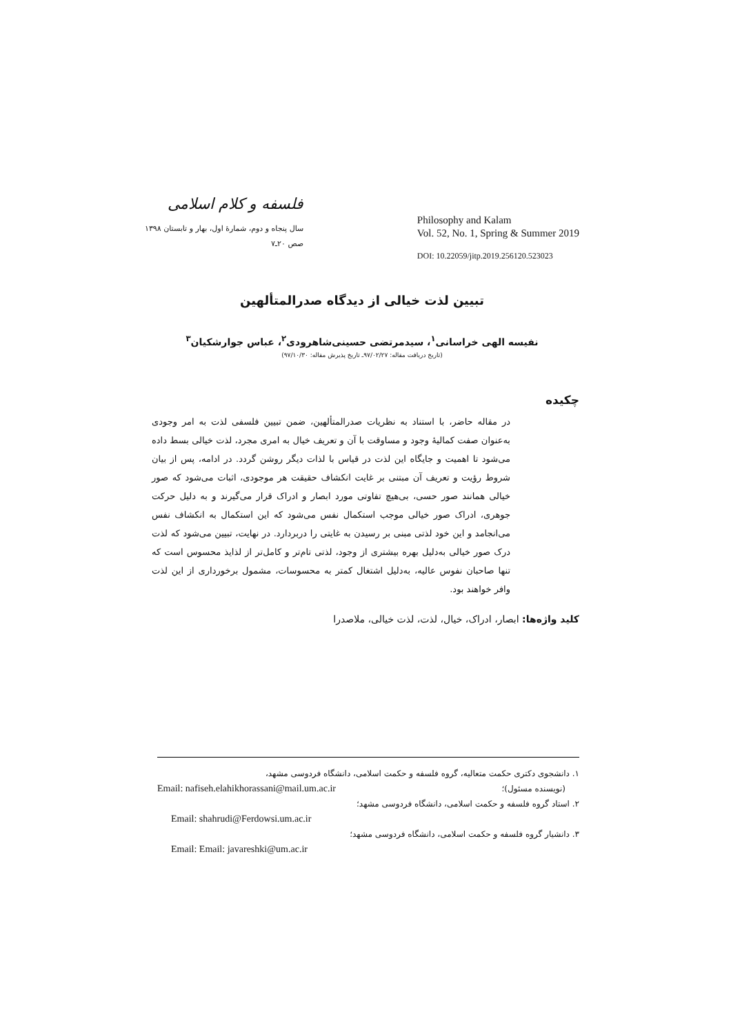فلسفه و کلام اسلامی
سال پنجاه و دوم، شمارهٔ اول، بهار و تابستان ۱۳۹۸
صص ۲۰ـ۷
Philosophy and Kalam
Vol. 52, No. 1, Spring & Summer 2019
DOI: 10.22059/jitp.2019.256120.523023
تبیین لذت خیالی از دیدگاه صدرالمتألهین
نفیسه الهی خراسانی<sup>۱</sup>، سیدمرتضی حسینی‌شاهرودی<sup>۲</sup>، عباس جوارشکیان<sup>۳</sup>
(تاریخ دریافت مقاله: ۹۷/۰۲/۲۷ـ تاریخ پذیرش مقاله: ۹۷/۱۰/۳۰)
چکیده
در مقاله حاضر، با استناد به نظریات صدرالمتألهین، ضمن تبیین فلسفی لذت به امر وجودی به‌عنوان صفت کمالیهٔ وجود و مساوقت با آن و تعریف خیال به امری مجرد، لذت خیالی بسط داده می‌شود تا اهمیت و جایگاه این لذت در قیاس با لذات دیگر روشن گردد. در ادامه، پس از بیان شروط رؤیت و تعریف آن مبتنی بر غایت انکشاف حقیقت هر موجودی، اثبات می‌شود که صور خیالی همانند صور حسی، بی‌هیچ تفاوتی مورد ابصار و ادراک قرار می‌گیرند و به دلیل حرکت جوهری، ادراک صور خیالی موجب استکمال نفس می‌شود که این استکمال به انکشاف نفس می‌انجامد و این خود لذتی مبنی بر رسیدن به غایتی را دربردارد. در نهایت، تبیین می‌شود که لذت درک صور خیالی به‌دلیل بهره بیشتری از وجود، لذتی تام‌تر و کامل‌تر از لذایذ محسوس است که تنها صاحبان نفوس عالیه، به‌دلیل اشتغال کمتر به محسوسات، مشمول برخورداری از این لذت وافر خواهند بود.
کلید واژه‌ها: ابصار، ادراک، خیال، لذت، لذت خیالی، ملاصدرا
۱. دانشجوی دکتری حکمت متعالیه، گروه فلسفه و حکمت اسلامی، دانشگاه فردوسی مشهد،
(نویسنده مسئول)؛ Email: nafiseh.elahikhorassani@mail.um.ac.ir
۲. استاد گروه فلسفه و حکمت اسلامی، دانشگاه فردوسی مشهد؛
Email: shahrudi@Ferdowsi.um.ac.ir
۳. دانشیار گروه فلسفه و حکمت اسلامی، دانشگاه فردوسی مشهد؛
Email: Email: javareshki@um.ac.ir